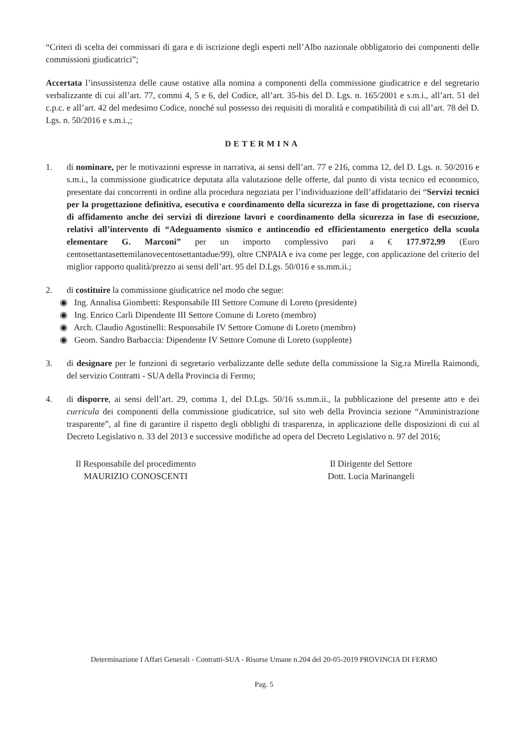“Criteri di scelta dei commissari di gara e di iscrizione degli esperti nell’Albo nazionale obbligatorio dei componenti delle commissioni giudicatrici”;
Accertata l’insussistenza delle cause ostative alla nomina a componenti della commissione giudicatrice e del segretario verbalizzante di cui all’art. 77, commi 4, 5 e 6, del Codice, all’art. 35-bis del D. Lgs. n. 165/2001 e s.m.i., all’art. 51 del c.p.c. e all’art. 42 del medesimo Codice, nonché sul possesso dei requisiti di moralità e compatibilità di cui all’art. 78 del D. Lgs. n. 50/2016 e s.m.i.,;
DETERMINA
1. di nominare, per le motivazioni espresse in narrativa, ai sensi dell’art. 77 e 216, comma 12, del D. Lgs. n. 50/2016 e s.m.i., la commissione giudicatrice deputata alla valutazione delle offerte, dal punto di vista tecnico ed economico, presentate dai concorrenti in ordine alla procedura negoziata per l’individuazione dell’affidatario dei “Servizi tecnici per la progettazione definitiva, esecutiva e coordinamento della sicurezza in fase di progettazione, con riserva di affidamento anche dei servizi di direzione lavori e coordinamento della sicurezza in fase di esecuzione, relativi all’intervento di “Adeguamento sismico e antincendio ed efficientamento energetico della scuola elementare G. Marconi” per un importo complessivo pari a € 177.972,99 (Euro centosettantasettemilanovecentosettantadue/99), oltre CNPAIA e iva come per legge, con applicazione del criterio del miglior rapporto qualità/prezzo ai sensi dell’art. 95 del D.Lgs. 50/016 e ss.mm.ii.;
2. di costituire la commissione giudicatrice nel modo che segue:
◉ Ing. Annalisa Giombetti: Responsabile III Settore Comune di Loreto (presidente)
◉ Ing. Enrico Carli Dipendente III Settore Comune di Loreto (membro)
◉ Arch. Claudio Agostinelli: Responsabile IV Settore Comune di Loreto (membro)
◉ Geom. Sandro Barbaccia: Dipendente IV Settore Comune di Loreto (supplente)
3. di designare per le funzioni di segretario verbalizzante delle sedute della commissione la Sig.ra Mirella Raimondi, del servizio Contratti - SUA della Provincia di Fermo;
4. di disporre, ai sensi dell’art. 29, comma 1, del D.Lgs. 50/16 ss.mm.ii., la pubblicazione del presente atto e dei curricula dei componenti della commissione giudicatrice, sul sito web della Provincia sezione “Amministrazione trasparente”, al fine di garantire il rispetto degli obblighi di trasparenza, in applicazione delle disposizioni di cui al Decreto Legislativo n. 33 del 2013 e successive modifiche ad opera del Decreto Legislativo n. 97 del 2016;
Il Responsabile del procedimento
MAURIZIO CONOSCENTI
Il Dirigente del Settore
Dott. Lucia Marinangeli
Determinazione I Affari Generali - Contratti-SUA - Risorse Umane n.204 del 20-05-2019 PROVINCIA DI FERMO
Pag. 5